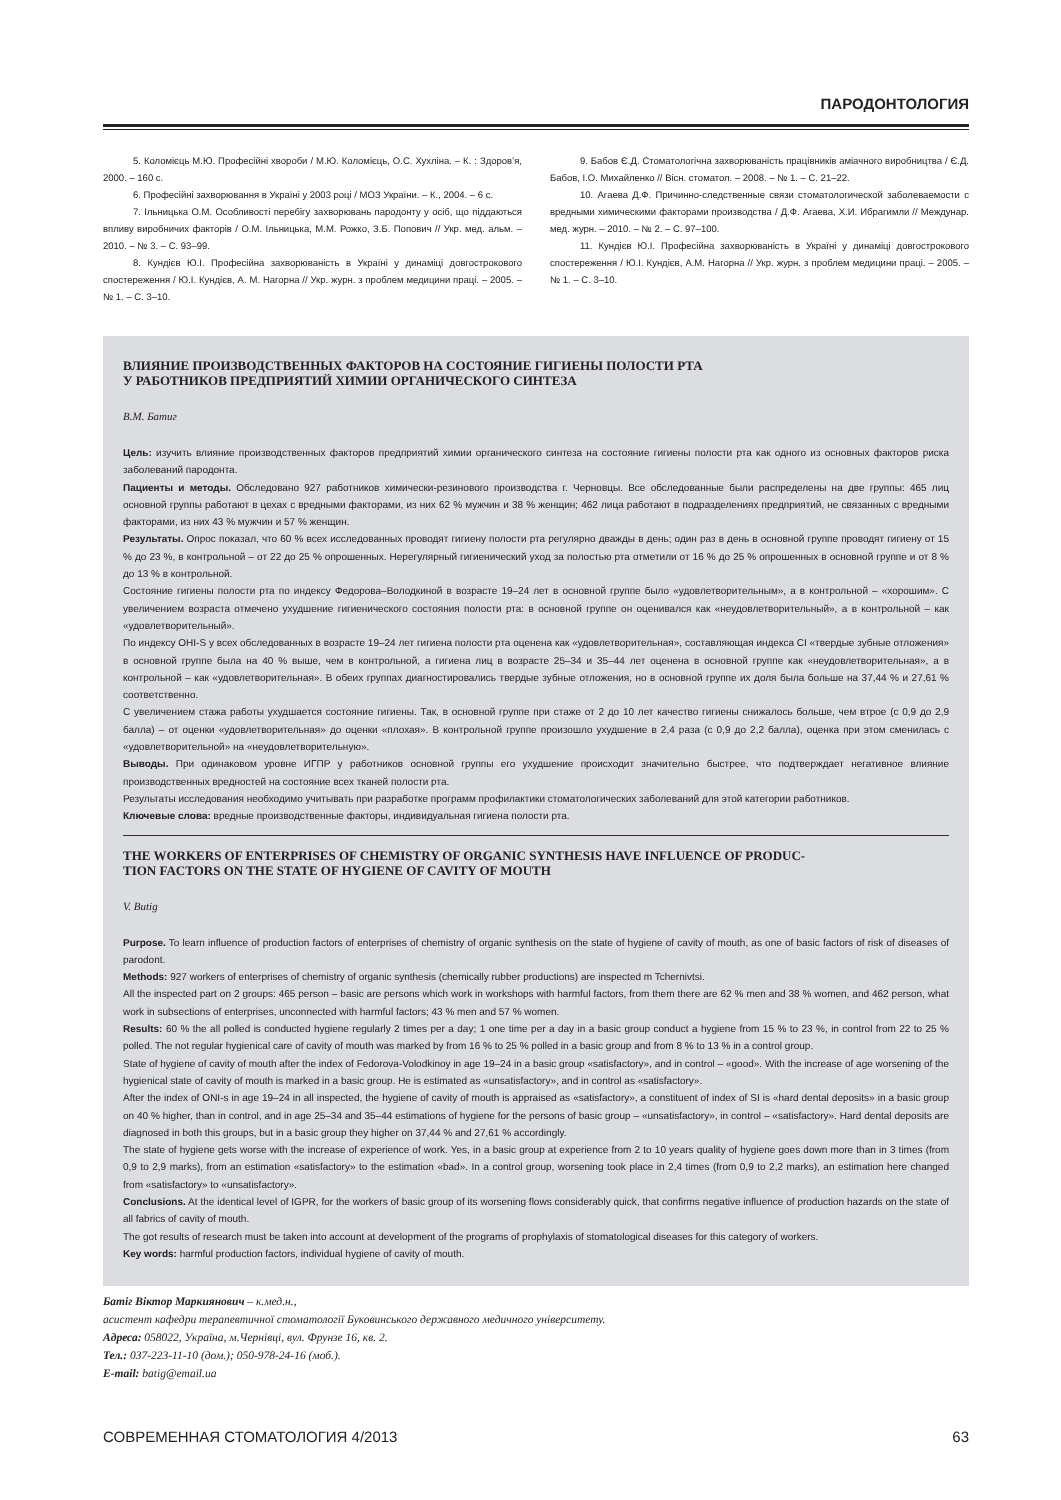ПАРОДОНТОЛОГИЯ
5. Коломієць М.Ю. Професійні хвороби / М.Ю. Коломієць, О.С. Хухліна. – К. : Здоров’я, 2000. – 160 с.
6. Професійні захворювання в Україні у 2003 році / МОЗ України. – К., 2004. – 6 с.
7. Ільницька О.М. Особливості перебігу захворювань пародонту у осіб, що піддаються впливу виробничих факторів / О.М. Ільницька, М.М. Рожко, З.Б. Попович // Укр. мед. альм. – 2010. – № 3. – С. 93–99.
8. Кундієв Ю.І. Професійна захворюваність в Україні у динаміці довгострокового спостереження / Ю.І. Кундієв, А. М. Нагорна // Укр. журн. з проблем медицини праці. – 2005. – № 1. – С. 3–10.
9. Бабов Є.Д. Стоматологічна захворюваність працівників аміачного виробництва / Є.Д. Бабов, І.О. Михайленко // Вісн. стоматол. – 2008. – № 1. – С. 21–22.
10. Агаева Д.Ф. Причинно-следственные связи стоматологической заболеваемости с вредными химическими факторами производства / Д.Ф. Агаева, Х.И. Ибрагимли // Междунар. мед. журн. – 2010. – № 2. – С. 97–100.
11. Кундієв Ю.І. Професійна захворюваність в Україні у динаміці довгострокового спостереження / Ю.І. Кундієв, А.М. Нагорна // Укр. журн. з проблем медицини праці. – 2005. – № 1. – С. 3–10.
ВЛИЯНИЕ ПРОИЗВОДСТВЕННЫХ ФАКТОРОВ НА СОСТОЯНИЕ ГИГИЕНЫ ПОЛОСТИ РТА
У РАБОТНИКОВ ПРЕДПРИЯТИЙ ХИМИИ ОРГАНИЧЕСКОГО СИНТЕЗА
В.М. Батиг
Цель: изучить влияние производственных факторов предприятий химии органического синтеза на состояние гигиены полости рта как одного из основных факторов риска заболеваний пародонта.
Пациенты и методы. Обследовано 927 работников химически-резинового производства г. Черновцы. Все обследованные были распределены на две группы: 465 лиц основной группы работают в цехах с вредными факторами, из них 62 % мужчин и 38 % женщин; 462 лица работают в подразделениях предприятий, не связанных с вредными факторами, из них 43 % мужчин и 57 % женщин.
Результаты. Опрос показал, что 60 % всех исследованных проводят гигиену полости рта регулярно дважды в день; один раз в день в основной группе проводят гигиену от 15 % до 23 %, в контрольной – от 22 до 25 % опрошенных. Нерегулярный гигиенический уход за полостью рта отметили от 16 % до 25 % опрошенных в основной группе и от 8 % до 13 % в контрольной.
Состояние гигиены полости рта по индексу Федорова–Володкиной в возрасте 19–24 лет в основной группе было «удовлетворительным», а в контрольной – «хорошим». С увеличением возраста отмечено ухудшение гигиенического состояния полости рта: в основной группе он оценивался как «неудовлетворительный», а в контрольной – как «удовлетворительный».
По индексу OHI-S у всех обследованных в возрасте 19–24 лет гигиена полости рта оценена как «удовлетворительная», составляющая индекса CI «твердые зубные отложения» в основной группе была на 40 % выше, чем в контрольной, а гигиена лиц в возрасте 25–34 и 35–44 лет оценена в основной группе как «неудовлетворительная», а в контрольной – как «удовлетворительная». В обеих группах диагностировались твердые зубные отложения, но в основной группе их доля была больше на 37,44 % и 27,61 % соответственно.
С увеличением стажа работы ухудшается состояние гигиены. Так, в основной группе при стаже от 2 до 10 лет качество гигиены снижалось больше, чем втрое (с 0,9 до 2,9 балла) – от оценки «удовлетворительная» до оценки «плохая». В контрольной группе произошло ухудшение в 2,4 раза (с 0,9 до 2,2 балла), оценка при этом сменилась с «удовлетворительной» на «неудовлетворительную».
Выводы. При одинаковом уровне ИГПР у работников основной группы его ухудшение происходит значительно быстрее, что подтверждает негативное влияние производственных вредностей на состояние всех тканей полости рта.
Результаты исследования необходимо учитывать при разработке программ профилактики стоматологических заболеваний для этой категории работников.
Ключевые слова: вредные производственные факторы, индивидуальная гигиена полости рта.
THE WORKERS OF ENTERPRISES OF CHEMISTRY OF ORGANIC SYNTHESIS HAVE INFLUENCE OF PRODUC-
TION FACTORS ON THE STATE OF HYGIENE OF CAVITY OF MOUTH
V. Butig
Purpose. To learn influence of production factors of enterprises of chemistry of organic synthesis on the state of hygiene of cavity of mouth, as one of basic factors of risk of diseases of parodont.
Methods: 927 workers of enterprises of chemistry of organic synthesis (chemically rubber productions) are inspected m Tchernivtsi.
All the inspected part on 2 groups: 465 person – basic are persons which work in workshops with harmful factors, from them there are 62 % men and 38 % women, and 462 person, what work in subsections of enterprises, unconnected with harmful factors; 43 % men and 57 % women.
Results: 60 % the all polled is conducted hygiene regularly 2 times per a day; 1 one time per a day in a basic group conduct a hygiene from 15 % to 23 %, in control from 22 to 25 % polled. The not regular hygienical care of cavity of mouth was marked by from 16 % to 25 % polled in a basic group and from 8 % to 13 % in a control group.
State of hygiene of cavity of mouth after the index of Fedorova-Volodkinoy in age 19–24 in a basic group «satisfactory», and in control – «good». With the increase of age worsening of the hygienical state of cavity of mouth is marked in a basic group. He is estimated as «unsatisfactory», and in control as «satisfactory».
After the index of ONI-s in age 19–24 in all inspected, the hygiene of cavity of mouth is appraised as «satisfactory», a constituent of index of SI is «hard dental deposits» in a basic group on 40 % higher, than in control, and in age 25–34 and 35–44 estimations of hygiene for the persons of basic group – «unsatisfactory», in control – «satisfactory». Hard dental deposits are diagnosed in both this groups, but in a basic group they higher on 37,44 % and 27,61 % accordingly.
The state of hygiene gets worse with the increase of experience of work. Yes, in a basic group at experience from 2 to 10 years quality of hygiene goes down more than in 3 times (from 0,9 to 2,9 marks), from an estimation «satisfactory» to the estimation «bad». In a control group, worsening took place in 2,4 times (from 0,9 to 2,2 marks), an estimation here changed from «satisfactory» to «unsatisfactory».
Conclusions. At the identical level of IGPR, for the workers of basic group of its worsening flows considerably quick, that confirms negative influence of production hazards on the state of all fabrics of cavity of mouth.
The got results of research must be taken into account at development of the programs of prophylaxis of stomatological diseases for this category of workers.
Key words: harmful production factors, individual hygiene of cavity of mouth.
Батіг Віктор Маркиянович – к.мед.н.,
асистент кафедри терапевтичної стоматології Буковинського державного медичного університету.
Адреса: 058022, Україна, м.Чернівці, вул. Фрунзе 16, кв. 2.
Тел.: 037-223-11-10 (дом.); 050-978-24-16 (моб.).
E-mail: batig@email.ua
СОВРЕМЕННАЯ СТОМАТОЛОГИЯ 4/2013 63